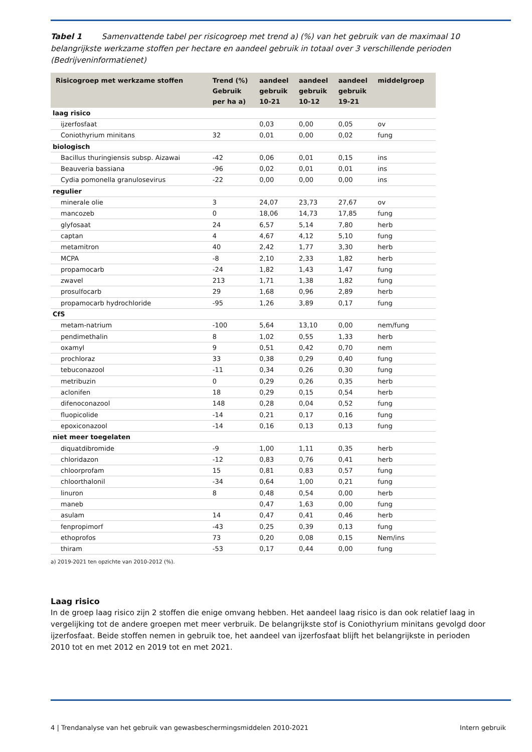Tabel 1 Samenvattende tabel per risicogroep met trend a) (%) van het gebruik van de maximaal 10 belangrijkste werkzame stoffen per hectare en aandeel gebruik in totaal over 3 verschillende perioden (Bedrijveninformatienet)
| Risicogroep met werkzame stoffen | Trend (%) Gebruik per ha a) | aandeel gebruik 10-21 | aandeel gebruik 10-12 | aandeel gebruik 19-21 | middelgroep |
| --- | --- | --- | --- | --- | --- |
| laag risico | | | | | |
| ijzerfosfaat | | 0,03 | 0,00 | 0,05 | ov |
| Coniothyrium minitans | 32 | 0,01 | 0,00 | 0,02 | fung |
| biologisch | | | | | |
| Bacillus thuringiensis subsp. Aizawai | -42 | 0,06 | 0,01 | 0,15 | ins |
| Beauveria bassiana | -96 | 0,02 | 0,01 | 0,01 | ins |
| Cydia pomonella granulosevirus | -22 | 0,00 | 0,00 | 0,00 | ins |
| regulier | | | | | |
| minerale olie | 3 | 24,07 | 23,73 | 27,67 | ov |
| mancozeb | 0 | 18,06 | 14,73 | 17,85 | fung |
| glyfosaat | 24 | 6,57 | 5,14 | 7,80 | herb |
| captan | 4 | 4,67 | 4,12 | 5,10 | fung |
| metamitron | 40 | 2,42 | 1,77 | 3,30 | herb |
| MCPA | -8 | 2,10 | 2,33 | 1,82 | herb |
| propamocarb | -24 | 1,82 | 1,43 | 1,47 | fung |
| zwavel | 213 | 1,71 | 1,38 | 1,82 | fung |
| prosulfocarb | 29 | 1,68 | 0,96 | 2,89 | herb |
| propamocarb hydrochloride | -95 | 1,26 | 3,89 | 0,17 | fung |
| CfS | | | | | |
| metam-natrium | -100 | 5,64 | 13,10 | 0,00 | nem/fung |
| pendimethalin | 8 | 1,02 | 0,55 | 1,33 | herb |
| oxamyl | 9 | 0,51 | 0,42 | 0,70 | nem |
| prochloraz | 33 | 0,38 | 0,29 | 0,40 | fung |
| tebuconazool | -11 | 0,34 | 0,26 | 0,30 | fung |
| metribuzin | 0 | 0,29 | 0,26 | 0,35 | herb |
| aclonifen | 18 | 0,29 | 0,15 | 0,54 | herb |
| difenoconazool | 148 | 0,28 | 0,04 | 0,52 | fung |
| fluopicolide | -14 | 0,21 | 0,17 | 0,16 | fung |
| epoxiconazool | -14 | 0,16 | 0,13 | 0,13 | fung |
| niet meer toegelaten | | | | | |
| diquatdibromide | -9 | 1,00 | 1,11 | 0,35 | herb |
| chloridazon | -12 | 0,83 | 0,76 | 0,41 | herb |
| chloorprofam | 15 | 0,81 | 0,83 | 0,57 | fung |
| chloorthalonil | -34 | 0,64 | 1,00 | 0,21 | fung |
| linuron | 8 | 0,48 | 0,54 | 0,00 | herb |
| maneb | | 0,47 | 1,63 | 0,00 | fung |
| asulam | 14 | 0,47 | 0,41 | 0,46 | herb |
| fenpropimorf | -43 | 0,25 | 0,39 | 0,13 | fung |
| ethoprofos | 73 | 0,20 | 0,08 | 0,15 | Nem/ins |
| thiram | -53 | 0,17 | 0,44 | 0,00 | fung |
a) 2019-2021 ten opzichte van 2010-2012 (%).
Laag risico
In de groep laag risico zijn 2 stoffen die enige omvang hebben. Het aandeel laag risico is dan ook relatief laag in vergelijking tot de andere groepen met meer verbruik. De belangrijkste stof is Coniothyrium minitans gevolgd door ijzerfosfaat. Beide stoffen nemen in gebruik toe, het aandeel van ijzerfosfaat blijft het belangrijkste in perioden 2010 tot en met 2012 en 2019 tot en met 2021.
4 | Trendanalyse van het gebruik van gewasbeschermingsmiddelen 2010-2021 Intern gebruik